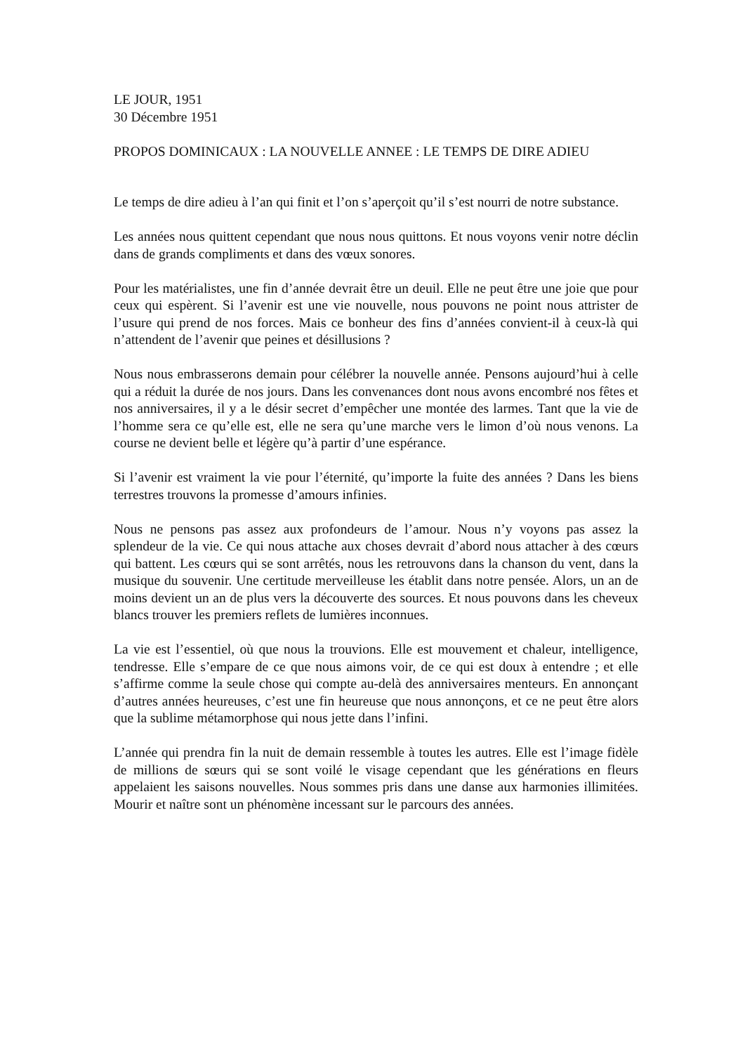LE JOUR, 1951
30 Décembre 1951
PROPOS DOMINICAUX : LA NOUVELLE ANNEE : LE TEMPS DE DIRE ADIEU
Le temps de dire adieu à l’an qui finit et l’on s’aperçoit qu’il s’est nourri de notre substance.
Les années nous quittent cependant que nous nous quittons. Et nous voyons venir notre déclin dans de grands compliments et dans des vœux sonores.
Pour les matérialistes, une fin d’année devrait être un deuil. Elle ne peut être une joie que pour ceux qui espèrent. Si l’avenir est une vie nouvelle, nous pouvons ne point nous attrister de l’usure qui prend de nos forces. Mais ce bonheur des fins d’années convient-il à ceux-là qui n’attendent de l’avenir que peines et désillusions ?
Nous nous embrasserons demain pour célébrer la nouvelle année. Pensons aujourd’hui à celle qui a réduit la durée de nos jours. Dans les convenances dont nous avons encombré nos fêtes et nos anniversaires, il y a le désir secret d’empêcher une montée des larmes. Tant que la vie de l’homme sera ce qu’elle est, elle ne sera qu’une marche vers le limon d’où nous venons. La course ne devient belle et légère qu’à partir d’une espérance.
Si l’avenir est vraiment la vie pour l’éternité, qu’importe la fuite des années ? Dans les biens terrestres trouvons la promesse d’amours infinies.
Nous ne pensons pas assez aux profondeurs de l’amour. Nous n’y voyons pas assez la splendeur de la vie. Ce qui nous attache aux choses devrait d’abord nous attacher à des cœurs qui battent. Les cœurs qui se sont arrêtés, nous les retrouvons dans la chanson du vent, dans la musique du souvenir. Une certitude merveilleuse les établit dans notre pensée. Alors, un an de moins devient un an de plus vers la découverte des sources. Et nous pouvons dans les cheveux blancs trouver les premiers reflets de lumières inconnues.
La vie est l’essentiel, où que nous la trouvions. Elle est mouvement et chaleur, intelligence, tendresse. Elle s’empare de ce que nous aimons voir, de ce qui est doux à entendre ; et elle s’affirme comme la seule chose qui compte au-delà des anniversaires menteurs. En annonçant d’autres années heureuses, c’est une fin heureuse que nous annonçons, et ce ne peut être alors que la sublime métamorphose qui nous jette dans l’infini.
L’année qui prendra fin la nuit de demain ressemble à toutes les autres. Elle est l’image fidèle de millions de sœurs qui se sont voilé le visage cependant que les générations en fleurs appelaient les saisons nouvelles. Nous sommes pris dans une danse aux harmonies illimitées. Mourir et naître sont un phénomène incessant sur le parcours des années.